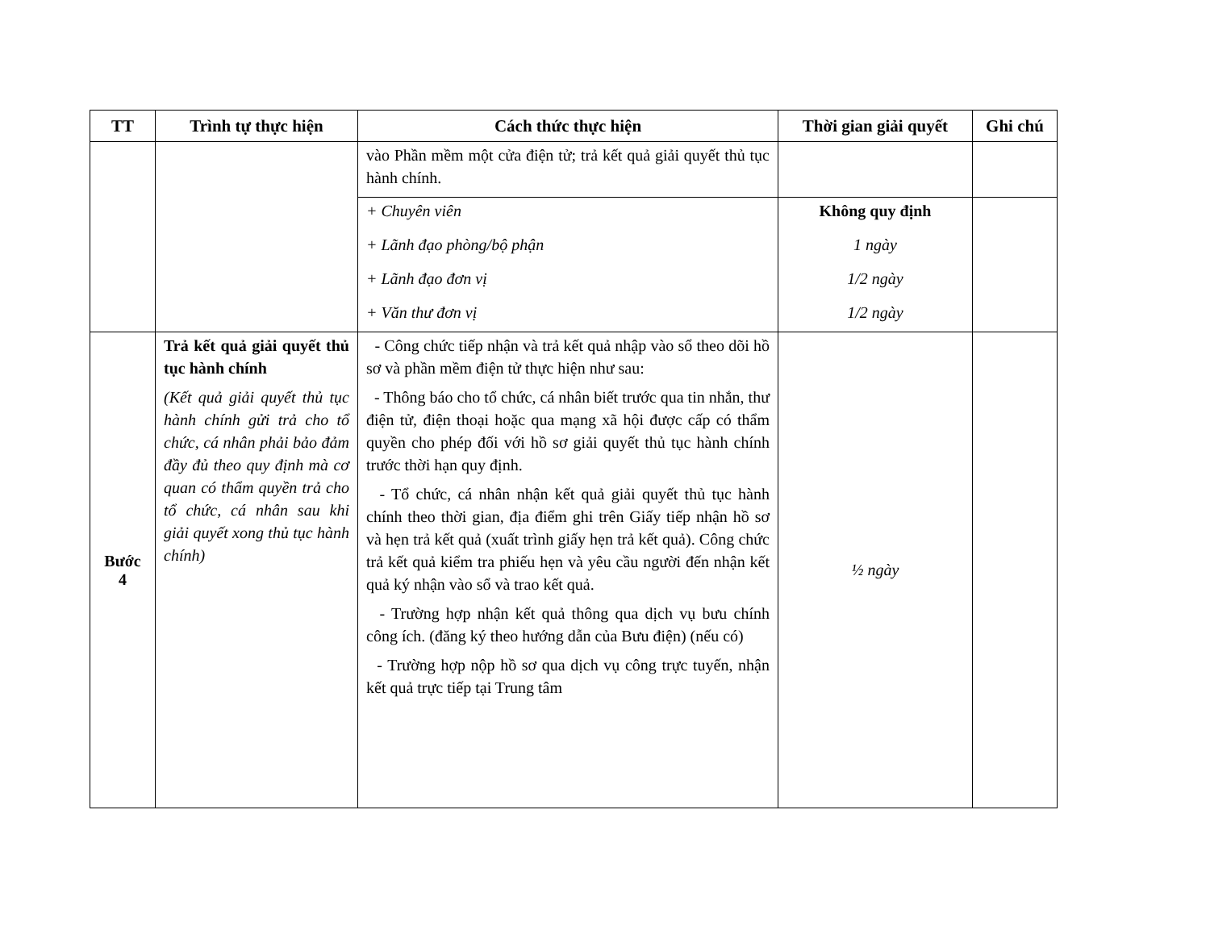| TT | Trình tự thực hiện | Cách thức thực hiện | Thời gian giải quyết | Ghi chú |
| --- | --- | --- | --- | --- |
| | | vào Phần mềm một cửa điện tử; trả kết quả giải quyết thủ tục hành chính. | | |
| | | + Chuyên viên + Lãnh đạo phòng/bộ phận + Lãnh đạo đơn vị + Văn thư đơn vị | Không quy định 1 ngày 1/2 ngày 1/2 ngày | |
| Bước 4 | Trả kết quả giải quyết thủ tục hành chính (Kết quả giải quyết thủ tục hành chính gửi trả cho tổ chức, cá nhân phải bảo đảm đầy đủ theo quy định mà cơ quan có thẩm quyền trả cho tổ chức, cá nhân sau khi giải quyết xong thủ tục hành chính) | - Công chức tiếp nhận và trả kết quả nhập vào sổ theo dõi hồ sơ và phần mềm điện tử thực hiện như sau: - Thông báo cho tổ chức, cá nhân biết trước qua tin nhắn, thư điện tử, điện thoại hoặc qua mạng xã hội được cấp có thẩm quyền cho phép đối với hồ sơ giải quyết thủ tục hành chính trước thời hạn quy định. - Tổ chức, cá nhân nhận kết quả giải quyết thủ tục hành chính theo thời gian, địa điểm ghi trên Giấy tiếp nhận hồ sơ và hẹn trả kết quả (xuất trình giấy hẹn trả kết quả). Công chức trả kết quả kiểm tra phiếu hẹn và yêu cầu người đến nhận kết quả ký nhận vào sổ và trao kết quả. - Trường hợp nhận kết quả thông qua dịch vụ bưu chính công ích. (đăng ký theo hướng dẫn của Bưu điện) (nếu có) - Trường hợp nộp hồ sơ qua dịch vụ công trực tuyến, nhận kết quả trực tiếp tại Trung tâm | ½ ngày | |